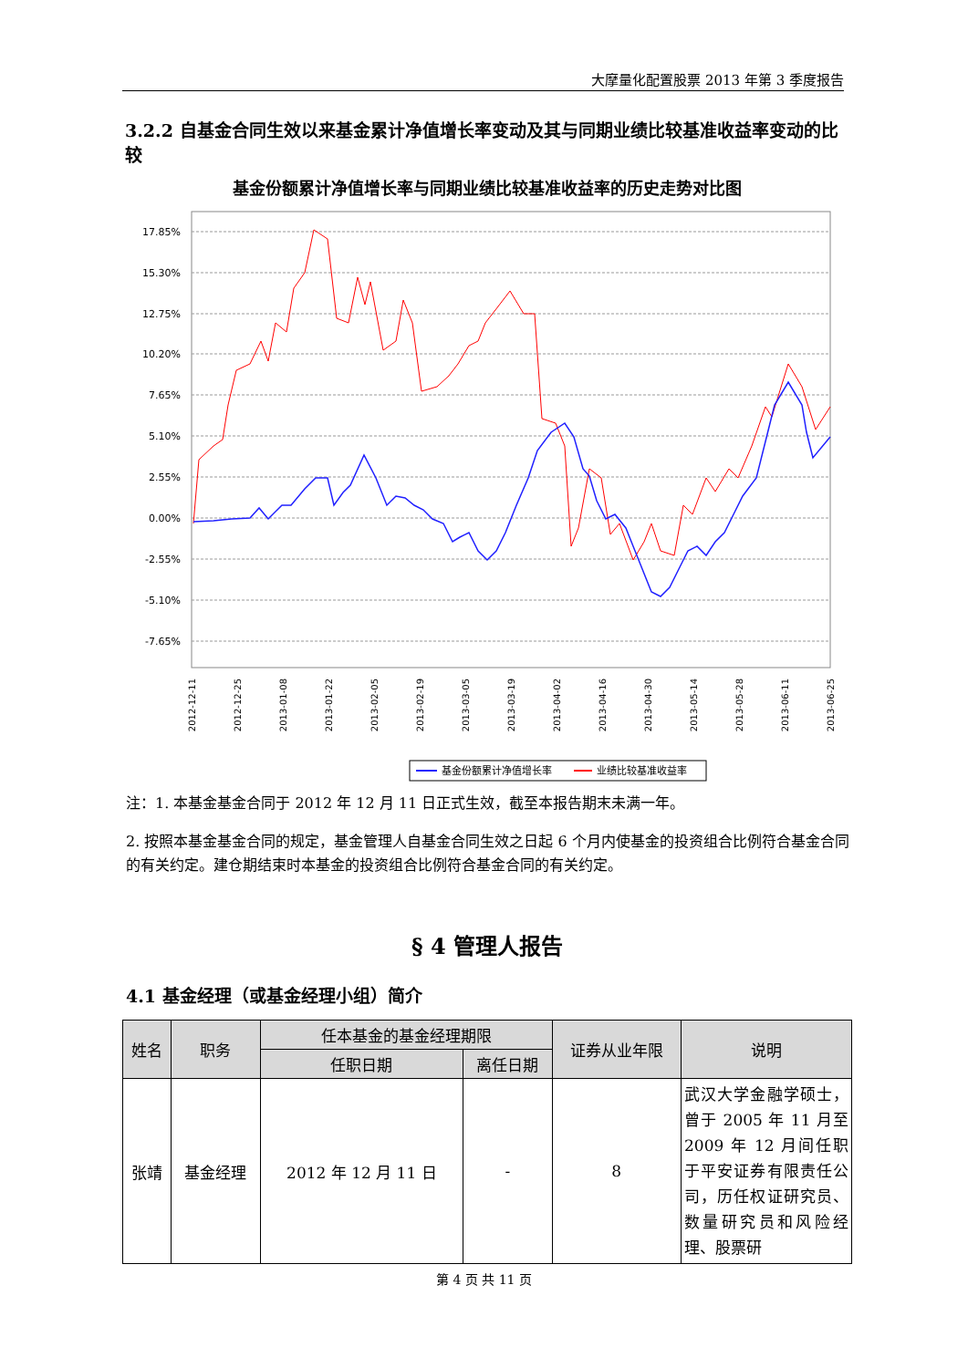大摩量化配置股票 2013 年第 3 季度报告
3.2.2 自基金合同生效以来基金累计净值增长率变动及其与同期业绩比较基准收益率变动的比较
基金份额累计净值增长率与同期业绩比较基准收益率的历史走势对比图
17.85%
15.30%
12.75%
10.20%
7.65%
5.10%
2.55%
0.00%
-2.55%
-5.10%
-7.65%
2012-12-11
2012-12-25
2013-01-08
2013-01-22
2013-02-05
2013-02-19
2013-03-05
2013-03-19
2013-04-02
2013-04-16
2013-04-30
2013-05-14
2013-05-28
2013-06-11
2013-06-25
基金份额累计净值增长率
业绩比较基准收益率
注：1. 本基金基金合同于 2012 年 12 月 11 日正式生效，截至本报告期末未满一年。
2. 按照本基金基金合同的规定，基金管理人自基金合同生效之日起 6 个月内使基金的投资组合比例符合基金合同的有关约定。建仓期结束时本基金的投资组合比例符合基金合同的有关约定。
§ 4 管理人报告
4.1 基金经理（或基金经理小组）简介
| 姓名 | 职务 | 任本基金的基金经理期限 | | 证券从业年限 | 说明 |
| --- | --- | --- | --- | --- | --- |
| | | 任职日期 | 离任日期 | | |
| 张靖 | 基金经理 | 2012 年 12 月 11 日 | - | 8 | 武汉大学金融学硕士，曾于 2005 年 11 月至 2009 年 12 月间任职于平安证券有限责任公司，历任权证研究员、数量研究员和风险经理、股票研 |
第 4 页 共 11 页